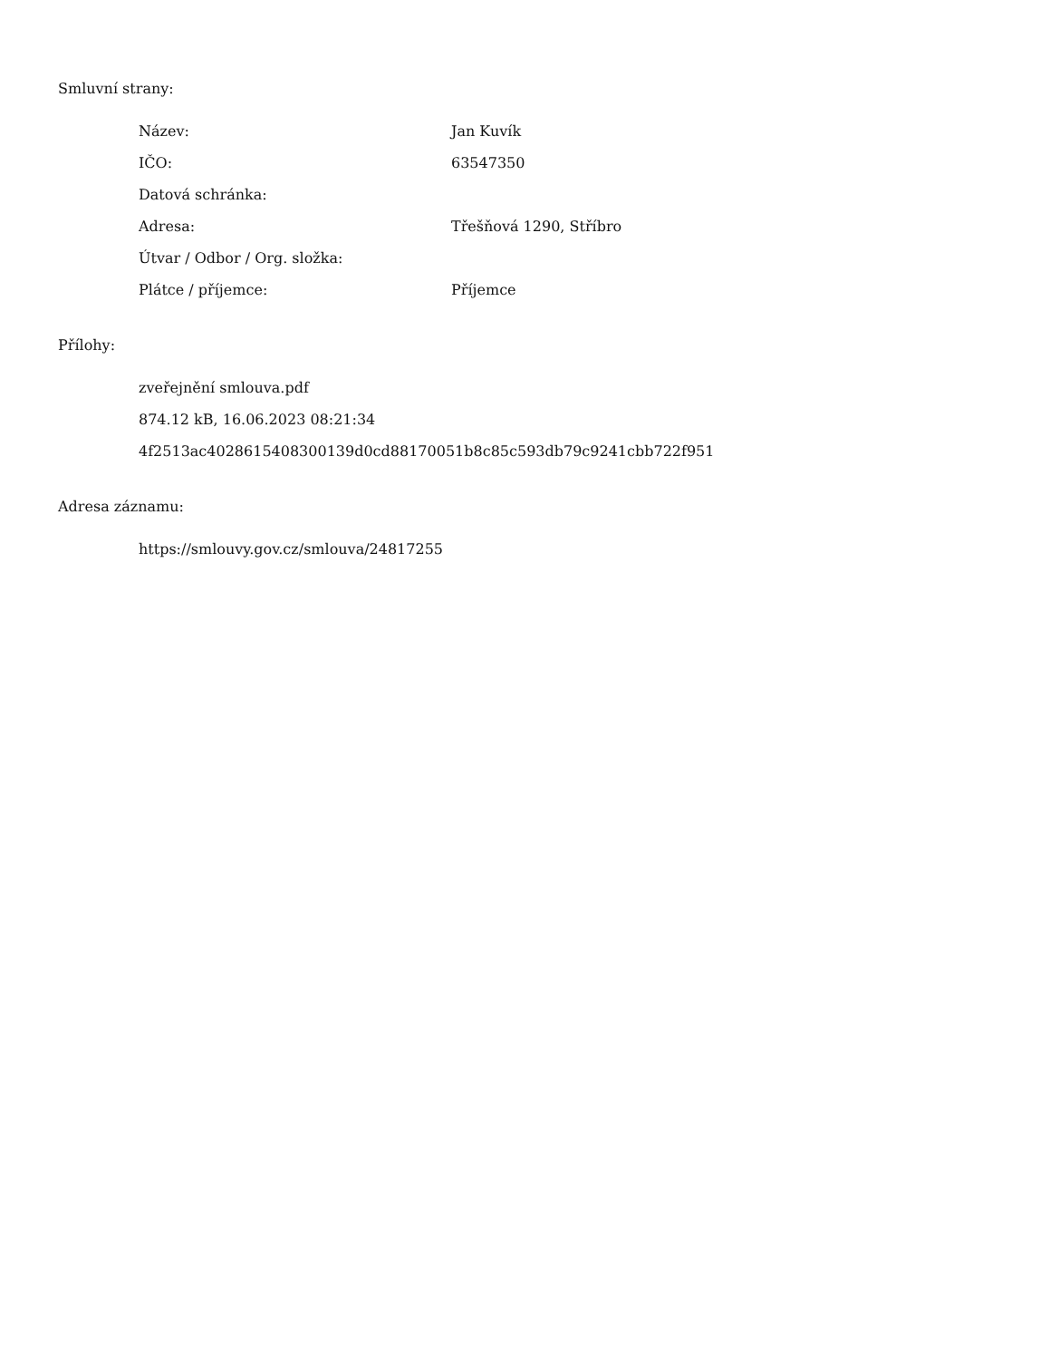Smluvní strany:
| Název: | Jan Kuvík |
| IČO: | 63547350 |
| Datová schránka: | |
| Adresa: | Třešňová 1290, Stříbro |
| Útvar / Odbor / Org. složka: | |
| Plátce / příjemce: | Příjemce |
Přílohy:
zveřejnění smlouva.pdf
874.12 kB, 16.06.2023 08:21:34
4f2513ac4028615408300139d0cd88170051b8c85c593db79c9241cbb722f951
Adresa záznamu:
https://smlouvy.gov.cz/smlouva/24817255